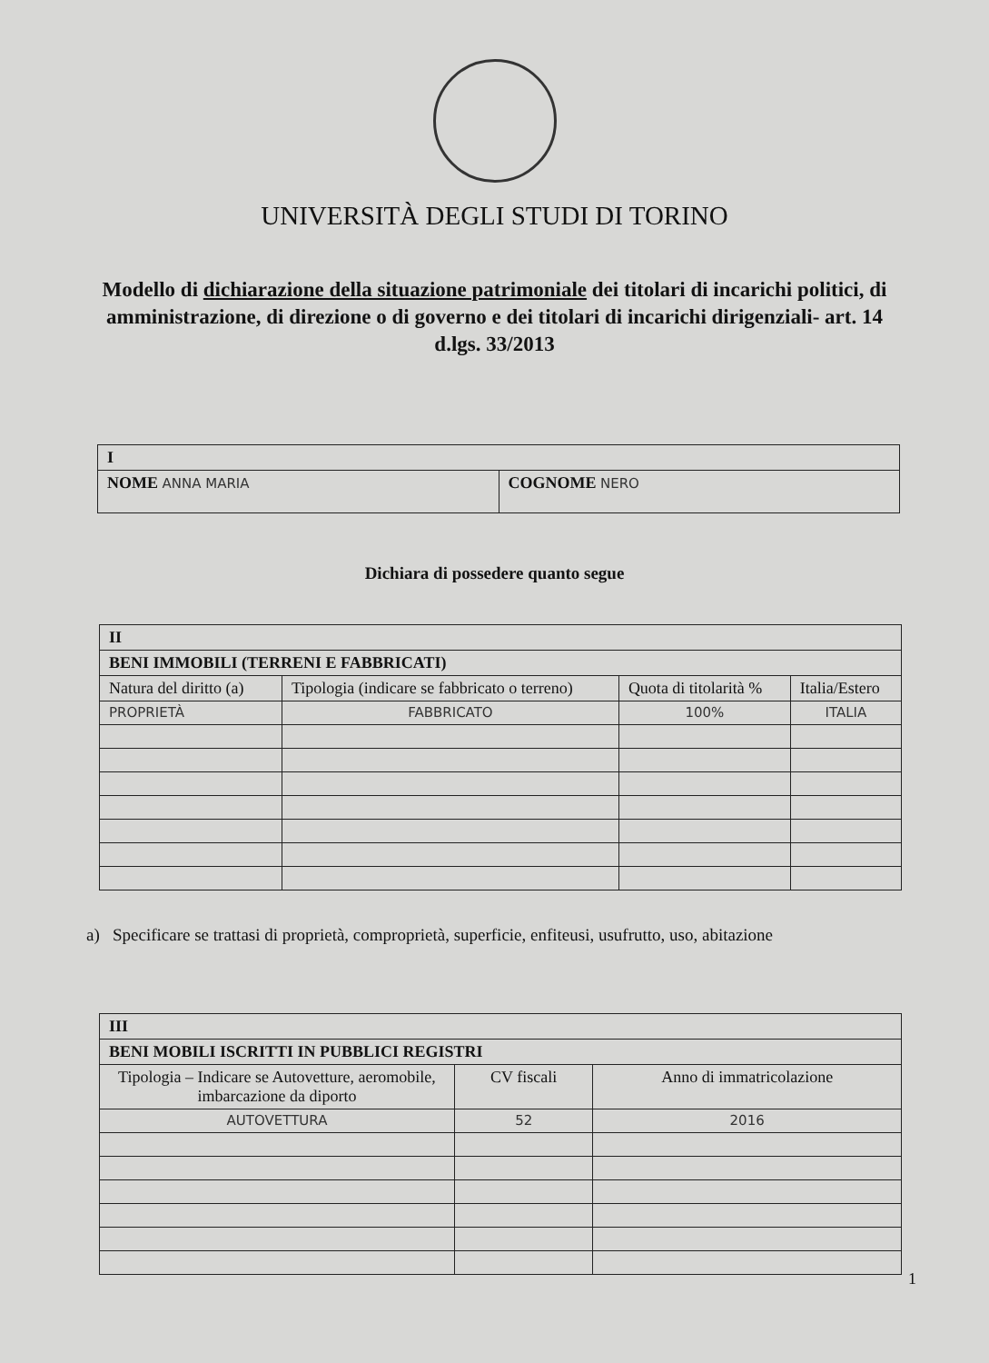UNIVERSITÀ DEGLI STUDI DI TORINO
Modello di dichiarazione della situazione patrimoniale dei titolari di incarichi politici, di amministrazione, di direzione o di governo e dei titolari di incarichi dirigenziali- art. 14 d.lgs. 33/2013
| I | |
| NOME ANNA MARIA | COGNOME NERO |
Dichiara di possedere quanto segue
| II | | | |
| BENI IMMOBILI (TERRENI E FABBRICATI) | | | |
| Natura del diritto (a) | Tipologia (indicare se fabbricato o terreno) | Quota di titolarità % | Italia/Estero |
| PROPRIETÀ | FABBRICATO | 100% | ITALIA |
a) Specificare se trattasi di proprietà, comproprietà, superficie, enfiteusi, usufrutto, uso, abitazione
| III | | |
| BENI MOBILI ISCRITTI IN PUBBLICI REGISTRI | | |
| Tipologia – Indicare se Autovetture, aeromobile, imbarcazione da diporto | CV fiscali | Anno di immatricolazione |
| AUTOVETTURA | 52 | 2016 |
1